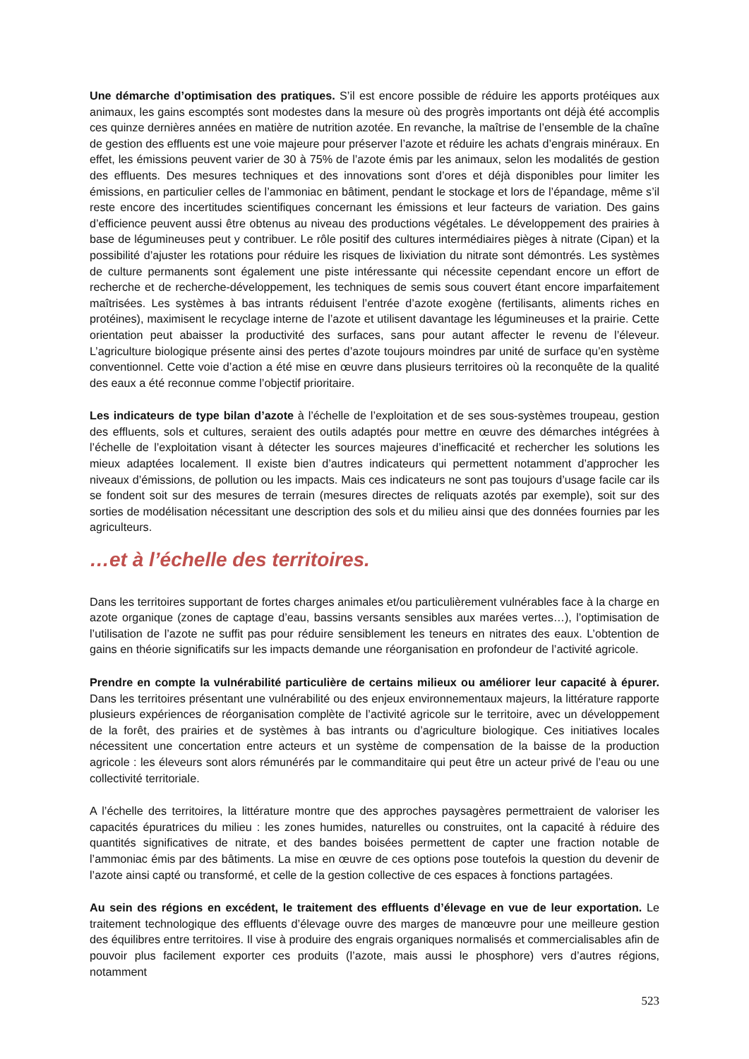Une démarche d’optimisation des pratiques. S’il est encore possible de réduire les apports protéiques aux animaux, les gains escomptés sont modestes dans la mesure où des progrès importants ont déjà été accomplis ces quinze dernières années en matière de nutrition azotée. En revanche, la maîtrise de l’ensemble de la chaîne de gestion des effluents est une voie majeure pour préserver l’azote et réduire les achats d’engrais minéraux. En effet, les émissions peuvent varier de 30 à 75% de l’azote émis par les animaux, selon les modalités de gestion des effluents. Des mesures techniques et des innovations sont d’ores et déjà disponibles pour limiter les émissions, en particulier celles de l’ammoniac en bâtiment, pendant le stockage et lors de l’épandage, même s’il reste encore des incertitudes scientifiques concernant les émissions et leur facteurs de variation. Des gains d’efficience peuvent aussi être obtenus au niveau des productions végétales. Le développement des prairies à base de légumineuses peut y contribuer. Le rôle positif des cultures intermédiaires pièges à nitrate (Cipan) et la possibilité d’ajuster les rotations pour réduire les risques de lixiviation du nitrate sont démontrés. Les systèmes de culture permanents sont également une piste intéressante qui nécessite cependant encore un effort de recherche et de recherche-développement, les techniques de semis sous couvert étant encore imparfaitement maîtrisées. Les systèmes à bas intrants réduisent l’entrée d’azote exogène (fertilisants, aliments riches en protéines), maximisent le recyclage interne de l’azote et utilisent davantage les légumineuses et la prairie. Cette orientation peut abaisser la productivité des surfaces, sans pour autant affecter le revenu de l’éleveur. L’agriculture biologique présente ainsi des pertes d’azote toujours moindres par unité de surface qu’en système conventionnel. Cette voie d’action a été mise en œuvre dans plusieurs territoires où la reconquête de la qualité des eaux a été reconnue comme l’objectif prioritaire.
Les indicateurs de type bilan d’azote à l’échelle de l’exploitation et de ses sous-systèmes troupeau, gestion des effluents, sols et cultures, seraient des outils adaptés pour mettre en œuvre des démarches intégrées à l’échelle de l’exploitation visant à détecter les sources majeures d’inefficacité et rechercher les solutions les mieux adaptées localement. Il existe bien d’autres indicateurs qui permettent notamment d’approcher les niveaux d’émissions, de pollution ou les impacts. Mais ces indicateurs ne sont pas toujours d’usage facile car ils se fondent soit sur des mesures de terrain (mesures directes de reliquats azotés par exemple), soit sur des sorties de modélisation nécessitant une description des sols et du milieu ainsi que des données fournies par les agriculteurs.
…et à l’échelle des territoires.
Dans les territoires supportant de fortes charges animales et/ou particulièrement vulnérables face à la charge en azote organique (zones de captage d’eau, bassins versants sensibles aux marées vertes…), l’optimisation de l’utilisation de l’azote ne suffit pas pour réduire sensiblement les teneurs en nitrates des eaux. L’obtention de gains en théorie significatifs sur les impacts demande une réorganisation en profondeur de l’activité agricole.
Prendre en compte la vulnérabilité particulière de certains milieux ou améliorer leur capacité à épurer. Dans les territoires présentant une vulnérabilité ou des enjeux environnementaux majeurs, la littérature rapporte plusieurs expériences de réorganisation complète de l’activité agricole sur le territoire, avec un développement de la forêt, des prairies et de systèmes à bas intrants ou d’agriculture biologique. Ces initiatives locales nécessitent une concertation entre acteurs et un système de compensation de la baisse de la production agricole : les éleveurs sont alors rémunérés par le commanditaire qui peut être un acteur privé de l’eau ou une collectivité territoriale.
A l’échelle des territoires, la littérature montre que des approches paysagères permettraient de valoriser les capacités épuratrices du milieu : les zones humides, naturelles ou construites, ont la capacité à réduire des quantités significatives de nitrate, et des bandes boisées permettent de capter une fraction notable de l’ammoniac émis par des bâtiments. La mise en œuvre de ces options pose toutefois la question du devenir de l’azote ainsi capté ou transformé, et celle de la gestion collective de ces espaces à fonctions partagées.
Au sein des régions en excédent, le traitement des effluents d’élevage en vue de leur exportation. Le traitement technologique des effluents d’élevage ouvre des marges de manœuvre pour une meilleure gestion des équilibres entre territoires. Il vise à produire des engrais organiques normalisés et commercialisables afin de pouvoir plus facilement exporter ces produits (l’azote, mais aussi le phosphore) vers d’autres régions, notamment
523